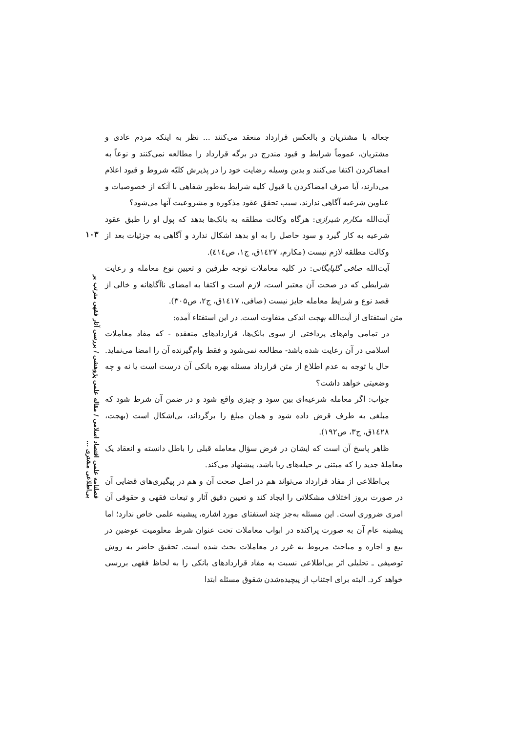۱۰۳
فصلنامه علمی اقتصاد اسلامی / مقاله علمی پژوهشی / بررسی آثار فقهی مترتب بر بی‌اطلاعی مشتری ...
جعاله با مشتریان و بالعکس قرارداد منعقد می‌کنند ... نظر به اینکه مردم عادی و مشتریان، عموماً شرایط و قیود مندرج در برگه قرارداد را مطالعه نمی‌کنند و نوعاً به امضاکردن اکتفا می‌کنند و بدین وسیله رضایت خود را در پذیرش کلیّه شروط و قیود اعلام می‌دارند، آیا صرف امضاکردن یا قبول کلیه شرایط به‌طور شفاهی با آنکه از خصوصیات و عناوین شرعیه آگاهی ندارند، سبب تحقق عقود مذکوره و مشروعیت آنها می‌شود؟
آیت‌الله مکارم شیرازی: هرگاه وکالت مطلقه به بانک‌ها بدهد که پول او را طبق عقود شرعیه به کار گیرد و سود حاصل را به او بدهد اشکال ندارد و آگاهی به جزئیات بعد از وکالت مطلقه لازم نیست (مکارم، ۱٤۲۷ق، ج۱، ص٤۱٤).
آیت‌الله صافی گلپایگانی: در کلیه معاملات توجه طرفین و تعیین نوع معامله و رعایت شرایطی که در صحت آن معتبر است، لازم است و اکتفا به امضای ناآگاهانه و خالی از قصد نوع و شرایط معامله جایز نیست (صافی، ۱٤۱۷ق، ج۲، ص۳۰۵).
متن استفتای از آیت‌الله بهجت اندکی متفاوت است. در این استفتاء آمده:
در تمامی وام‌های پرداختی از سوی بانک‌ها، قراردادهای منعقده - که مفاد معاملات اسلامی در آن رعایت شده باشد- مطالعه نمی‌شود و فقط وام‌گیرنده آن را امضا می‌نماید. حال با توجه به عدم اطلاع از متن قرارداد مسئله بهره بانکی آن درست است یا نه و چه وضعیتی خواهد داشت؟
جواب: اگر معامله شرعیه‌ای بین سود و چیزی واقع شود و در ضمن آن شرط شود که مبلغی به طرف قرض داده شود و همان مبلغ را برگرداند، بی‌اشکال است (بهجت، ۱٤۲۸ق، ج۳، ص۱۹۲).
ظاهر پاسخ آن است که ایشان در فرض سؤال معامله قبلی را باطل دانسته و انعقاد یک معاملهٔ جدید را که مبتنی بر حیله‌های ربا باشد، پیشنهاد می‌کند.
بی‌اطلاعی از مفاد قرارداد می‌تواند هم در اصل صحت آن و هم در پیگیری‌های قضایی آن در صورت بروز اختلاف مشکلاتی را ایجاد کند و تعیین دقیق آثار و تبعات فقهی و حقوقی آن امری ضروری است. این مسئله به‌جز چند استفتای مورد اشاره، پیشینه علمی خاص ندارد؛ اما پیشینه عام آن به صورت پراکنده در ابواب معاملات تحت عنوان شرط معلومیت عوضین در بیع و اجاره و مباحث مربوط به غرر در معاملات بحث شده است. تحقیق حاضر به روش توصیفی ـ تحلیلی اثر بی‌اطلاعی نسبت به مفاد قراردادهای بانکی را به لحاظ فقهی بررسی خواهد کرد. البته برای اجتناب از پیچیده‌شدن شقوق مسئله ابتدا